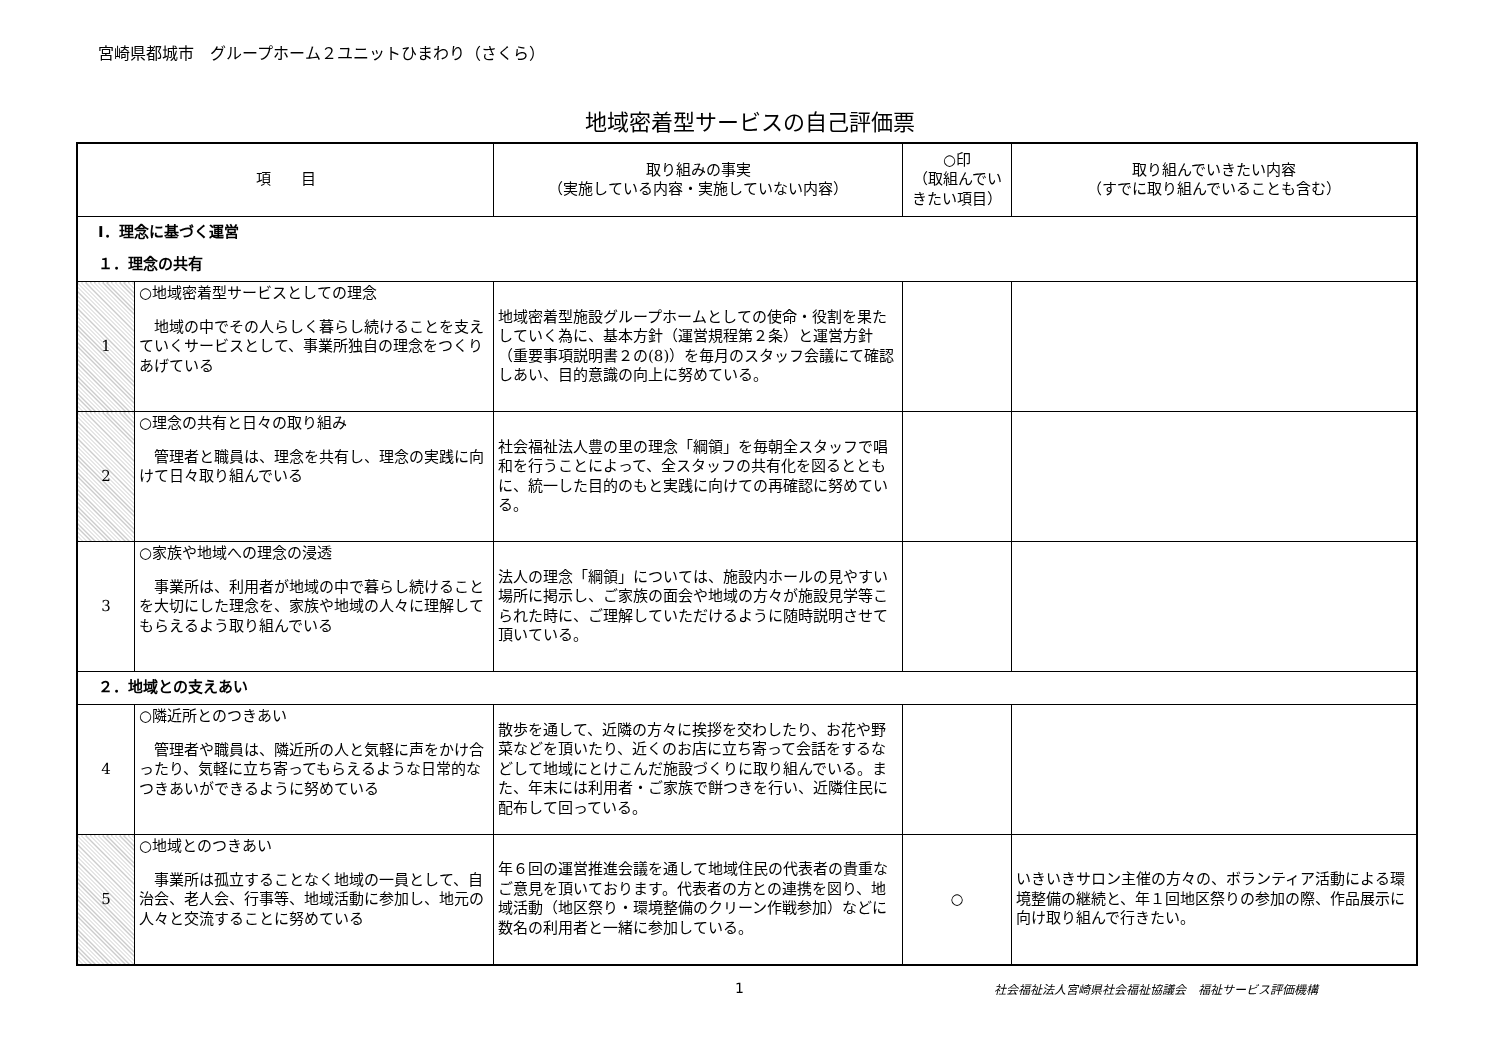宮崎県都城市　グループホーム２ユニットひまわり（さくら）
地域密着型サービスの自己評価票
| 項 目 | | 取り組みの事実 （実施している内容・実施していない内容） | ○印 （取組んでいきたい項目） | 取り組んでいきたい内容 （すでに取り組んでいることも含む） |
| --- | --- | --- | --- | --- |
| Ⅰ．理念に基づく運営 | | | | |
| １．理念の共有 | | | | |
| 1 | ○地域密着型サービスとしての理念 地域の中でその人らしく暮らし続けることを支えていくサービスとして、事業所独自の理念をつくりあげている | 地域密着型施設グループホームとしての使命・役割を果たしていく為に、基本方針（運営規程第２条）と運営方針（重要事項説明書２の(8)）を毎月のスタッフ会議にて確認しあい、目的意識の向上に努めている。 | | |
| 2 | ○理念の共有と日々の取り組み 管理者と職員は、理念を共有し、理念の実践に向けて日々取り組んでいる | 社会福祉法人豊の里の理念「綱領」を毎朝全スタッフで唱和を行うことによって、全スタッフの共有化を図るとともに、統一した目的のもと実践に向けての再確認に努めている。 | | |
| 3 | ○家族や地域への理念の浸透 事業所は、利用者が地域の中で暮らし続けることを大切にした理念を、家族や地域の人々に理解してもらえるよう取り組んでいる | 法人の理念「綱領」については、施設内ホールの見やすい場所に掲示し、ご家族の面会や地域の方々が施設見学等こられた時に、ご理解していただけるように随時説明させて頂いている。 | | |
| ２．地域との支えあい | | | | |
| 4 | ○隣近所とのつきあい 管理者や職員は、隣近所の人と気軽に声をかけ合ったり、気軽に立ち寄ってもらえるような日常的なつきあいができるように努めている | 散歩を通して、近隣の方々に挨拶を交わしたり、お花や野菜などを頂いたり、近くのお店に立ち寄って会話をするなどして地域にとけこんだ施設づくりに取り組んでいる。また、年末には利用者・ご家族で餅つきを行い、近隣住民に配布して回っている。 | | |
| 5 | ○地域とのつきあい 事業所は孤立することなく地域の一員として、自治会、老人会、行事等、地域活動に参加し、地元の人々と交流することに努めている | 年６回の運営推進会議を通して地域住民の代表者の貴重なご意見を頂いております。代表者の方との連携を図り、地域活動（地区祭り・環境整備のクリーン作戦参加）などに数名の利用者と一緒に参加している。 | ○ | いきいきサロン主催の方々の、ボランティア活動による環境整備の継続と、年１回地区祭りの参加の際、作品展示に向け取り組んで行きたい。 |
1 社会福祉法人宮崎県社会福祉協議会　福祉サービス評価機構